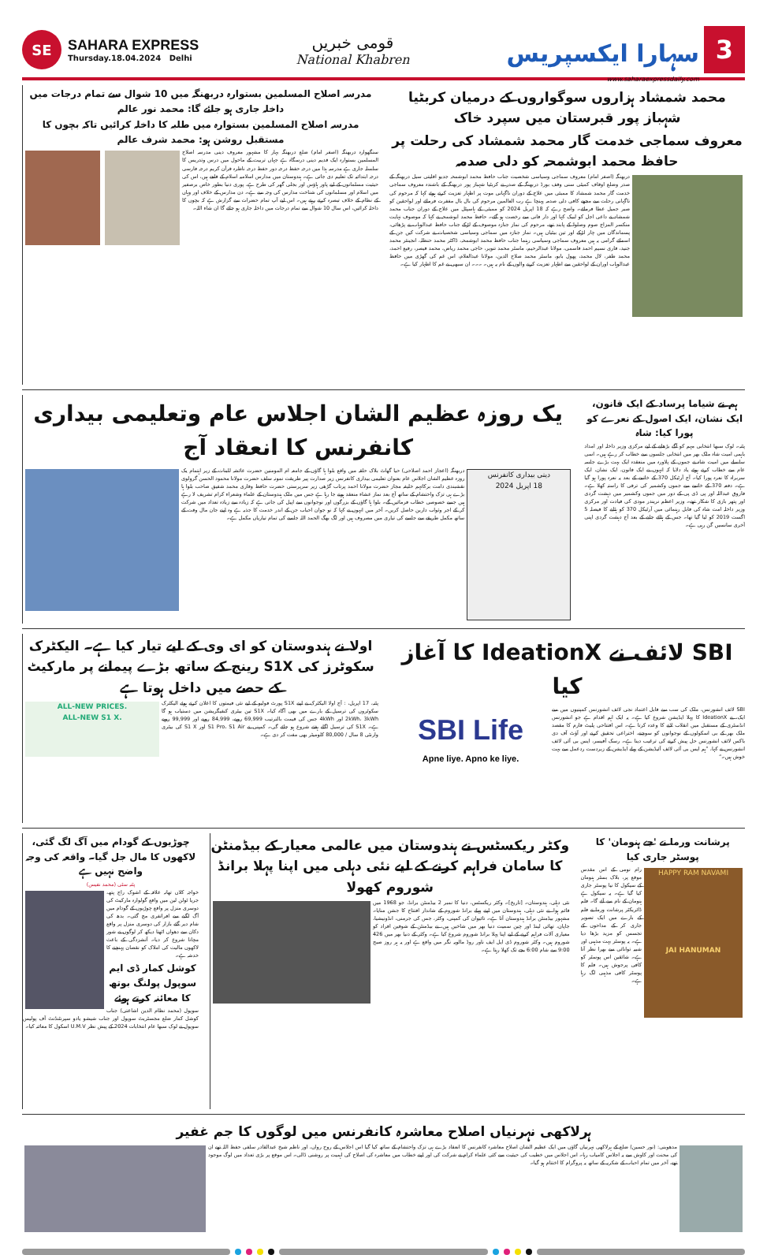SE
SAHARA EXPRESS
Thursday.18.04.2024 Delhi
قومی خبریں
National Khabren
سہارا ایکسپریس
www.saharaexpressdaily.com
3
محمد شمشاد ہزاروں سوگواروں کے درمیان کربٹیا شہباز پور قبرستان میں سپرد خاک
معروف سماجی خدمت گار محمد شمشاد کی رحلت پر حافظ محمد ابوشمحہ کو دلی صدمہ
دربھنگہ (اصغر امام) معروف سماجی وسیاسی شخصیت جناب حافظ محمد ابوشمحہ جدیو اقلیتی سیل دربھنگہ کے صدر وضلع اوقاف کمیٹی سنی وقف بورڈ دربھنگہ کے صدر نے کربٹیا شہباز پور دربھنگہ کے باشندہ معروف سماجی خدمت گار محمد شمشاد کا ممبئی میں علاج کے دوران ناگہانی موت پر اظہار تعزیت کرتے ہوئے کہا کہ مرحوم کی ناگہانی رحلت سے مجھے کافی دلی صدمہ پہنچا ہے رب العالمین مرحوم کی بال بال مغفرت فرمائے اور لواحقین کو صبر جمیل عطا فرمائے۔ واضح رہے کہ 18 اپریل 2024 کو ممبئی کے ہاسپٹل میں علاج کے دوران جناب محمد شمشاد نے داعی اجل کو لبیک کہا اور دار فانی سے رخصت ہو گئے۔ حافظ محمد ابوشمحہ نے کہا کہ موصوف نہایت منکسر المزاج صوم وصلوۃ کے پابند تھے، مرحوم کی نماز جنازہ موصوف کے لڑکے جناب حافظ عبدالوہاب نے پڑھائی، پسماندگان میں چار لڑکے اور تین بیٹیاں ہیں۔ نماز جنازہ میں سماجی وسیاسی شخصیات نے شرکت کیں جن کے اسمائے گرامی یہ ہیں معروف سماجی وسیاسی رہنما جناب حافظ محمد ابوشمحہ، ڈاکٹر محمد حنظلہ، انجینئر محمد جنید، قاری نسیم احمد قاسمی، مولانا عبدالرحیم، ماسٹر محمد تنویر، حاجی محمد ریاض، محمد قیصر، رفیع احمد، محمد ظفر، لال محمد، پھول بابو، ماسٹر محمد صلاح الدین، مولانا عبدالعلام، اس غم کی گھڑی میں حافظ عبدالوہاب اوران کے لواحقین سے اظہار تعزیت کرنے والوں کے نام یہ ہیں۔ ۔۔۔ ان سبھی نے غم کا اظہار کیا ہے۔
مدرسہ اصلاح المسلمین بستوارہ دربھنگہ میں 10 شوال سے تمام درجات میں داخلہ جاری ہو جائے گا: محمد نور عالم
مدرسہ اصلاح المسلمین بستوارہ میں طلبہ کا داخلہ کرائیں تاکہ بچوں کا مستقبل روشن ہو: محمد شرف عالم
سنگھوارہ دربھنگہ (اصغر امام) ضلع دربھنگہ بہار کا مشہور معروف دینی مدرسہ اصلاح المسلمین بستوارہ ایک قدیم دینی درسگاہ ہے جہاں تربیت کے ماحول میں درس وتدریس کا سلسلہ جاری ہے مدرسہ ہذا میں درجہ حفظ درجہ دور حفظ درجہ ناظرہ قرآن کریم درجہ فارسی درجہ ابتدائیہ تک تعلیم دی جاتی ہے۔ ہندوستان میں مدارس اسلامیہ اسلام کے قلعے ہیں، اس کی حیثیت مسلمانوں کے لیے پاور ہاؤس اور بجلی گھر کی طرح ہے، پوری دنیا بطور خاص برصغیر میں اسلام اور مسلمانوں کی شناخت مدارس کی وجہ سے ہے۔ دن مدارس کے خلاف اور وہاں کے نظام کے خلاف تبصرہ کرتے رہتے ہیں۔ اس لیے آپ تمام حضرات سے گزارش ہے کہ بچوں کا داخلہ کرائیں، اس سال 10 شوال سے تمام درجات میں داخلہ جاری ہو جائے گا ان شاء اللہ۔
ہم نے شیاما پرساد کے ایک قانون، ایک نشان، ایک اصول کے نعرے کو پورا کیا: شاہ
پٹنہ۔ لوک سبھا انتخابی مہم کو آگے بڑھانے کے لیے مرکزی وزیر داخلہ اور امداد باہمی امیت شاہ ملک بھر میں انتخابی جلسوں سے خطاب کر رہے ہیں۔ اسی سلسلے میں امیت شاہ نے جموں کے پلاورہ میں منعقدہ ایک بہت بڑے جلسہ عام سے خطاب کرتے ہوئے یاد دلایا کہ انہوں نے ایک قانون، ایک نشان، ایک سربراہ کا نعرہ پورا کیا۔ آج آرٹیکل 370 کے خاتمے کے بعد یہ نعرہ پورا ہو گیا ہے۔ دفعہ 370 کے خاتمے سے جموں وکشمیر کی ترقی کا راستہ کھلا ہے۔ فاروق عبداللہ اور پی ڈی پی کے دور میں جموں وکشمیر میں دہشت گردی اور پتھر بازی کا شکار تھے۔ وزیر اعظم نریندر مودی کی قیادت اور مرکزی وزیر داخلہ امت شاہ کی قابل رہنمائی میں آرٹیکل 370 کو ہٹانے کا فیصلہ 5 اگست 2019 کو لیا گیا تھا۔ جس کے ہٹائے جانے کے بعد آج دہشت گردی اپنی آخری سانسیں گن رہی ہے۔
یک روزہ عظیم الشان اجلاس عام وتعلیمی بیداری کانفرنس کا انعقاد آج
دینی بیداری کانفرنس
18 اپریل 2024
دربھنگہ (اعجاز احمد اصلاحی) حیا گھاٹ بلاک حلقہ میں واقع بلوا ہا گاؤں کے جامعہ ام المومنین حضرت عائشہ للبنات کے زیر اہتمام یک روزہ عظیم الشان اجلاس عام بعنوان تعلیمی بیداری کانفرنس زیر صدارت پیر طریقت نمونہ سلف حضرت مولانا محمود الحسن گرولوی نقشبندی دامت برکاتہم خلیفہ مجاز حضرت مولانا احمد پرتاب گڑھی زیر سرپرستی حضرت حافظ وقاری محمد شفیق صاحب بلوا ہا بڑے ہی تزک واحتشام کے ساتھ آج بعد نماز عشاء منعقد ہونے جا رہا ہے جس میں ملک ہندوستان کے علماء وشعراء کرام تشریف لا رہے ہیں جسے خصوصی خطاب فرمائیں گے۔ بلوا ہا گاؤں کے بزرگوں اور نوجوانوں سے اپیل کی جاتی ہے کہ زیادہ سے زیادہ تعداد میں شرکت کر کے اجر وثواب دارین حاصل کریں۔ آخر میں انہوں نے کہا کہ نو جوان احباب جن کے اندر خدمت کا جذبہ ہے وہ اپنے جان مال وقت کے ساتھ مکمل طریقے سے جلسے کی تیاری میں مصروف ہیں اور لگ بھگ الحمد اللہ جلسے کی تمام تیاریاں مکمل ہے۔
SBI لائف نے IdeationX کا آغاز کیا
SBI Life
Apne liye. Apno ke liye.
SBI لائف انشورنس، ملک کی سب سے قابل اعتماد نجی لائف انشورنس کمپنیوں میں سے ایک، نے IdeationX کا پہلا ایڈیشن شروع کیا ہے۔ یہ ایک اہم اقدام ہے جو انشورنس انڈسٹری کے مستقبل میں انقلاب لانے کا وعدہ کرتا ہے۔ اس افتتاحی پلیٹ فارم کا مقصد ملک بھر کے بی اسکولوں کے نوجوانوں کو سوچنے، اختراعی تحقیق کرنے اور آؤٹ آف دی باکس لائف انشورنس حل پیش کرنے کی ترغیب دینا ہے۔ رسک آفیسر، ایس بی آئی لائف انشورنس نے کہا، ”ہم ایس بی آئی لائف آئیڈیشن کے پہلے ایڈیشن کے زبردست ردعمل سے بہت خوش ہیں۔“
اولا نے ہندوستان کو ای وی کے لیے تیار کیا ہے۔ الیکٹرک سکوٹرز کی S1X رینج کے ساتھ بڑے پیمانے پر مارکیٹ کے حصے میں داخل ہوتا ہے
ALL-NEW PRICES.
ALL-NEW S1 X.
پٹنہ، 17 اپریل، : آج اولا الیکٹرک نے اپنے S1X پورٹ فولیو کے لیے نئی قیمتوں کا اعلان کرتے ہوئے الیکٹرک سکوٹروں کی ترسیل کے بارے میں بھی آگاہ کیا۔ S1X تین بیٹری کنفیگریشن میں دستیاب ہو گا 2kWh، 3kWh اور 4kWh جس کی قیمت بالترتیب 69,999 روپے، 84,999 روپے اور 99,999 روپے ہے۔ S1X کی ترسیل اگلے ہفتے شروع ہو جائے گی۔ کمپنی نے S1 Pro، S1 Air اور S1 X کی بیٹری وارنٹی 8 سال / 80,000 کلومیٹر بھی مفت کر دی ہے۔
پرشانت ورما نے 'جے ہنومان' کا پوسٹر جاری کیا
HAPPY RAM NAVAMI
JAI HANUMAN
رام نومی کے اس مقدس موقع پر، بلاک بسٹر ہنومان کے سیکول کا نیا پوسٹر جاری کیا گیا ہے۔ یہ سیکول ہے ہنومان کے نام سے آئے گا۔ فلم ڈائریکٹر پرشانت ورما نے فلم کے بارے میں ایک تصویر جاری کر کے مداحوں کے تجسس کو مزید بڑھا دیا ہے۔ یہ پوسٹر بہت مذہبی اور شبیہ توانائی سے بھرا نظر آتا ہے۔ شائقین اس پوسٹر کو کافی پرجوش ہیں۔ فلم کا پوسٹر کافی مذہبی لگ رہا ہے۔
وکٹر ریکسٹس نے ہندوستان میں عالمی معیار کے بیڈمنٹن کا سامان فراہم کرنے کے لیے نئی دہلی میں اپنا پہلا برانڈ شوروم کھولا
نئی دہلی، ہندوستان۔ [تاریخ]۔ وکٹر ریکسٹس، دنیا کا نمبر 2 بیڈمنٹن برانڈ، جو 1968 میں قائم ہوا، نے نئی دہلی، ہندوستان میں اپنے پہلے برانڈ شوروم کے شاندار افتتاح کا جشن منایا۔ مشہور بیڈمنٹن برانڈ ہندوستان آتا ہے۔ تائیوان کی کمپنی، وکٹر، جس کی جرمنی، انڈونیشیا، جاپان، تھائی لینڈ اور چین سمیت دنیا بھر میں شاخیں ہیں، نے بیڈمنٹن کے شوقین افراد کو معیاری آلات فراہم کرنے کے لیے اپنا پہلا برانڈ شوروم شروع کیا ہے۔ وکٹر کے دنیا بھر میں 426 شوروم ہیں۔ وکٹر شوروم ڈی ایل ایف ناور روڈ مالویہ نگر میں واقع ہے اور یہ ہر روز صبح 9:00 سے شام 6:00 بجے تک کھلا رہتا ہے۔
چوڑیوں کے گودام میں آگ لگ گئی، لاکھوں کا مال جل گیا۔ واقعہ کی وجہ واضح نہیں ہے
پٹنہ سٹی (محمد نفیس)
خواجہ کلاں تھانہ علاقہ کے اشوک راج پتھ، جریا ٹولن لین میں واقع گولوارہ مارکیٹ کی دوسری منزل پر واقع چوڑیوں کے گودام میں آگ لگنے سے افراتفری مچ گئی۔ بدھ کی شام دیر گئے بازار کی دوسری منزل پر واقع دکان سے دھواں اٹھتا دیکھ کر لوگوں نے شور مچانا شروع کر دیا۔ آتشزدگی کے باعث لاکھوں مالیت کی املاک کو نقصان پہنچنے کا خدشہ ہے۔
کوشل کمار ڈی ایم سوپول پولنگ بوتھ کا معائنہ کرتے ہوئے
سوپول (محمد نظام الدین اشاعتی) جناب کوشل کمار ضلع مجسٹریٹ سوپول اور جناب شیشو یادو سپرنٹنڈنٹ آف پولیس سوپول نے لوک سبھا عام انتخابات 2024 کے پیش نظر U.M.V اسکول کا معائنہ کیا۔
ہرلاکھی نہرنیاں اصلاح معاشرہ کانفرنس میں لوگوں کا جم غفیر
مدھوبنی: (نور حسین) ضلع کے ہرلاکھی نہرنیاں گاؤں میں ایک عظیم الشان اصلاح معاشرہ کانفرنس کا انعقاد بڑے ہی تزک واحتشام کے ساتھ کیا گیا اس اجلاس کے روح رواں، اور ناظم شیخ عبدالقادر سلفی حفظ اللہ تھے ان کی محنت اور کاوش سے یہ اجلاس کامیاب رہا۔ اس اجلاس میں خطیب کی حیثیت سے کئی علماء کرام نے شرکت کی اور اپنے خطاب میں معاشرہ کی اصلاح کی اہمیت پر روشنی ڈالی۔ اس موقع پر بڑی تعداد میں لوگ موجود تھے، آخر میں تمام احباب کے شکریہ کے ساتھ یہ پروگرام کا اختتام ہو گیا۔